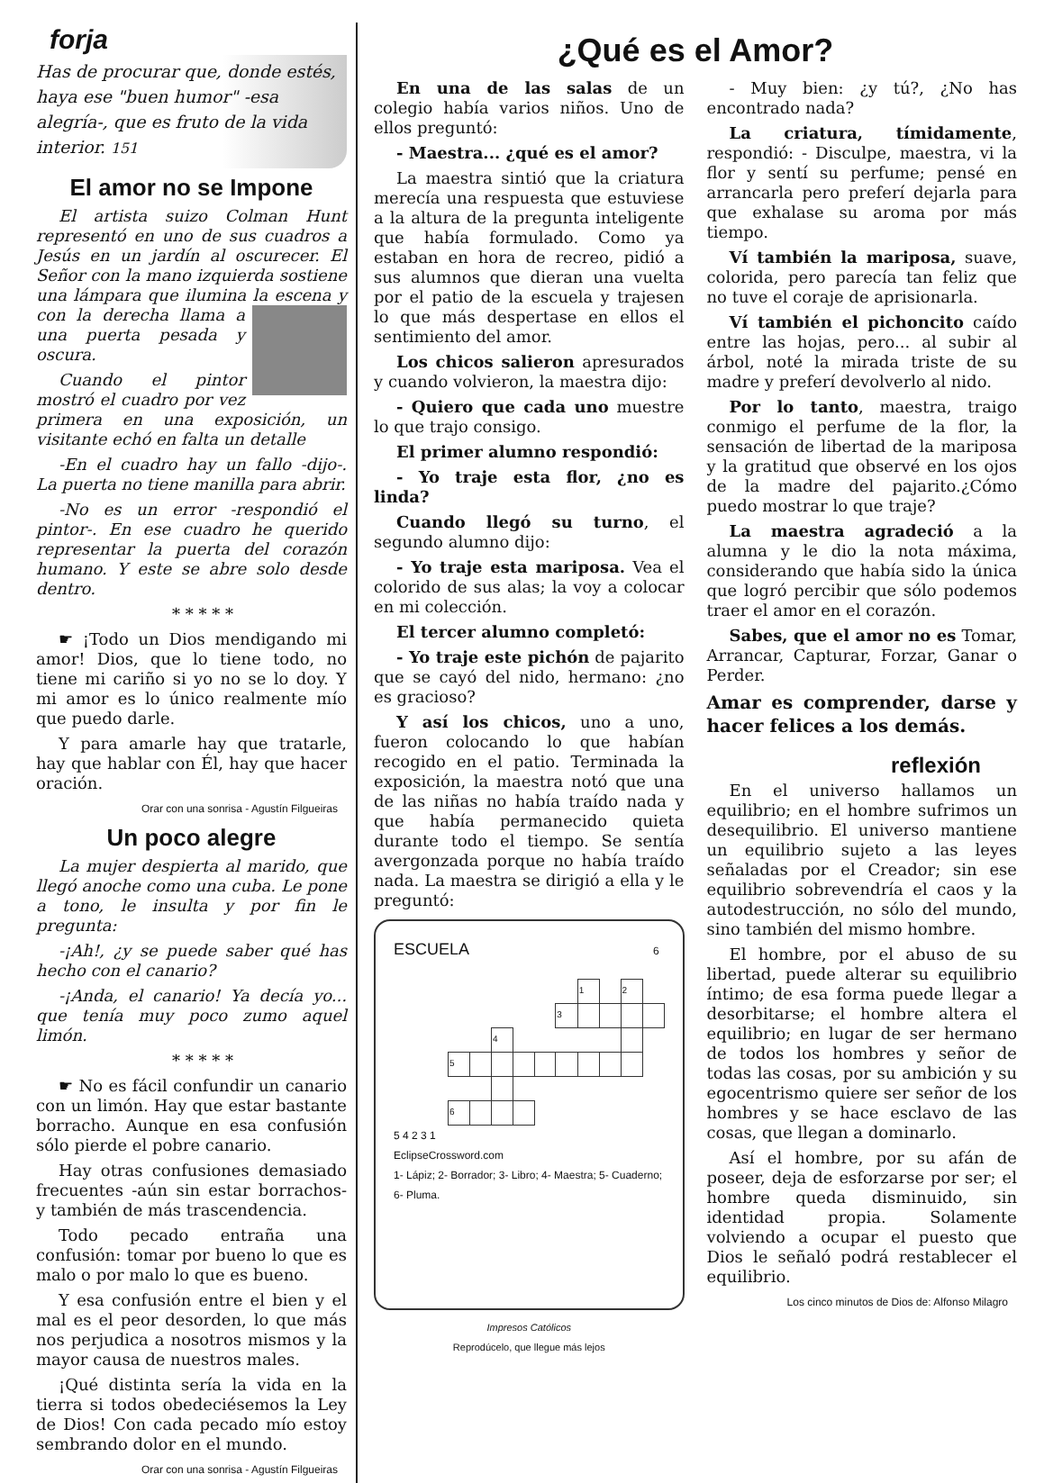forja
Has de procurar que, donde estés, haya ese "buen humor" -esa alegría-, que es fruto de la vida interior. 151
El amor no se Impone
El artista suizo Colman Hunt representó en uno de sus cuadros a Jesús en un jardín al oscurecer. El Señor con la mano izquierda sostiene una lámpara que ilumina la escena y con la derecha llama a una puerta pesada y oscura.
Cuando el pintor mostró el cuadro por vez primera en una exposición, un visitante echó en falta un detalle
-En el cuadro hay un fallo -dijo-. La puerta no tiene manilla para abrir.
-No es un error -respondió el pintor-. En ese cuadro he querido representar la puerta del corazón humano. Y este se abre solo desde dentro.
* * * * *
☛ ¡Todo un Dios mendigando mi amor! Dios, que lo tiene todo, no tiene mi cariño si yo no se lo doy. Y mi amor es lo único realmente mío que puedo darle.
Y para amarle hay que tratarle, hay que hablar con Él, hay que hacer oración.
Orar con una sonrisa - Agustín Filgueiras
Un poco alegre
La mujer despierta al marido, que llegó anoche como una cuba. Le pone a tono, le insulta y por fin le pregunta:
-¡Ah!, ¿y se puede saber qué has hecho con el canario?
-¡Anda, el canario! Ya decía yo... que tenía muy poco zumo aquel limón.
* * * * *
☛ No es fácil confundir un canario con un limón. Hay que estar bastante borracho. Aunque en esa confusión sólo pierde el pobre canario.
Hay otras confusiones demasiado frecuentes -aún sin estar borrachos- y también de más trascendencia.
Todo pecado entraña una confusión: tomar por bueno lo que es malo o por malo lo que es bueno.
Y esa confusión entre el bien y el mal es el peor desorden, lo que más nos perjudica a nosotros mismos y la mayor causa de nuestros males.
¡Qué distinta sería la vida en la tierra si todos obedeciésemos la Ley de Dios! Con cada pecado mío estoy sembrando dolor en el mundo.
Orar con una sonrisa - Agustín Filgueiras
¿Qué es el Amor?
En una de las salas de un colegio había varios niños. Uno de ellos preguntó:
- Maestra... ¿qué es el amor?
La maestra sintió que la criatura merecía una respuesta que estuviese a la altura de la pregunta inteligente que había formulado. Como ya estaban en hora de recreo, pidió a sus alumnos que dieran una vuelta por el patio de la escuela y trajesen lo que más despertase en ellos el sentimiento del amor.
Los chicos salieron apresurados y cuando volvieron, la maestra dijo:
- Quiero que cada uno muestre lo que trajo consigo.
El primer alumno respondió:
- Yo traje esta flor, ¿no es linda?
Cuando llegó su turno, el segundo alumno dijo:
- Yo traje esta mariposa. Vea el colorido de sus alas; la voy a colocar en mi colección.
El tercer alumno completó:
- Yo traje este pichón de pajarito que se cayó del nido, hermano: ¿no es gracioso?
Y así los chicos, uno a uno, fueron colocando lo que habían recogido en el patio. Terminada la exposición, la maestra notó que una de las niñas no había traído nada y que había permanecido quieta durante todo el tiempo. Se sentía avergonzada porque no había traído nada. La maestra se dirigió a ella y le preguntó:
ESCUELA 6
| | | | | | | 1 | | 2 | |
| | | | | | 3 | | | | |
| | | 4 | | | | | | | |
| 5 | | | | | | | | | |
| 6 | | | | | | | | | |
5 4 2 3 1
EclipseCrossword.com
1- Lápiz; 2- Borrador; 3- Libro; 4- Maestra; 5- Cuaderno; 6- Pluma.
Impresos Católicos
Reprodúcelo, que llegue más lejos
- Muy bien: ¿y tú?, ¿No has encontrado nada?
La criatura, tímidamente, respondió: - Disculpe, maestra, vi la flor y sentí su perfume; pensé en arrancarla pero preferí dejarla para que exhalase su aroma por más tiempo.
Ví también la mariposa, suave, colorida, pero parecía tan feliz que no tuve el coraje de aprisionarla.
Ví también el pichoncito caído entre las hojas, pero... al subir al árbol, noté la mirada triste de su madre y preferí devolverlo al nido.
Por lo tanto, maestra, traigo conmigo el perfume de la flor, la sensación de libertad de la mariposa y la gratitud que observé en los ojos de la madre del pajarito.¿Cómo puedo mostrar lo que traje?
La maestra agradeció a la alumna y le dio la nota máxima, considerando que había sido la única que logró percibir que sólo podemos traer el amor en el corazón.
Sabes, que el amor no es Tomar, Arrancar, Capturar, Forzar, Ganar o Perder.
Amar es comprender, darse y hacer felices a los demás.
reflexión
En el universo hallamos un equilibrio; en el hombre sufrimos un desequilibrio. El universo mantiene un equilibrio sujeto a las leyes señaladas por el Creador; sin ese equilibrio sobrevendría el caos y la autodestrucción, no sólo del mundo, sino también del mismo hombre.
El hombre, por el abuso de su libertad, puede alterar su equilibrio íntimo; de esa forma puede llegar a desorbitarse; el hombre altera el equilibrio; en lugar de ser hermano de todos los hombres y señor de todas las cosas, por su ambición y su egocentrismo quiere ser señor de los hombres y se hace esclavo de las cosas, que llegan a dominarlo.
Así el hombre, por su afán de poseer, deja de esforzarse por ser; el hombre queda disminuido, sin identidad propia. Solamente volviendo a ocupar el puesto que Dios le señaló podrá restablecer el equilibrio.
Los cinco minutos de Dios de: Alfonso Milagro